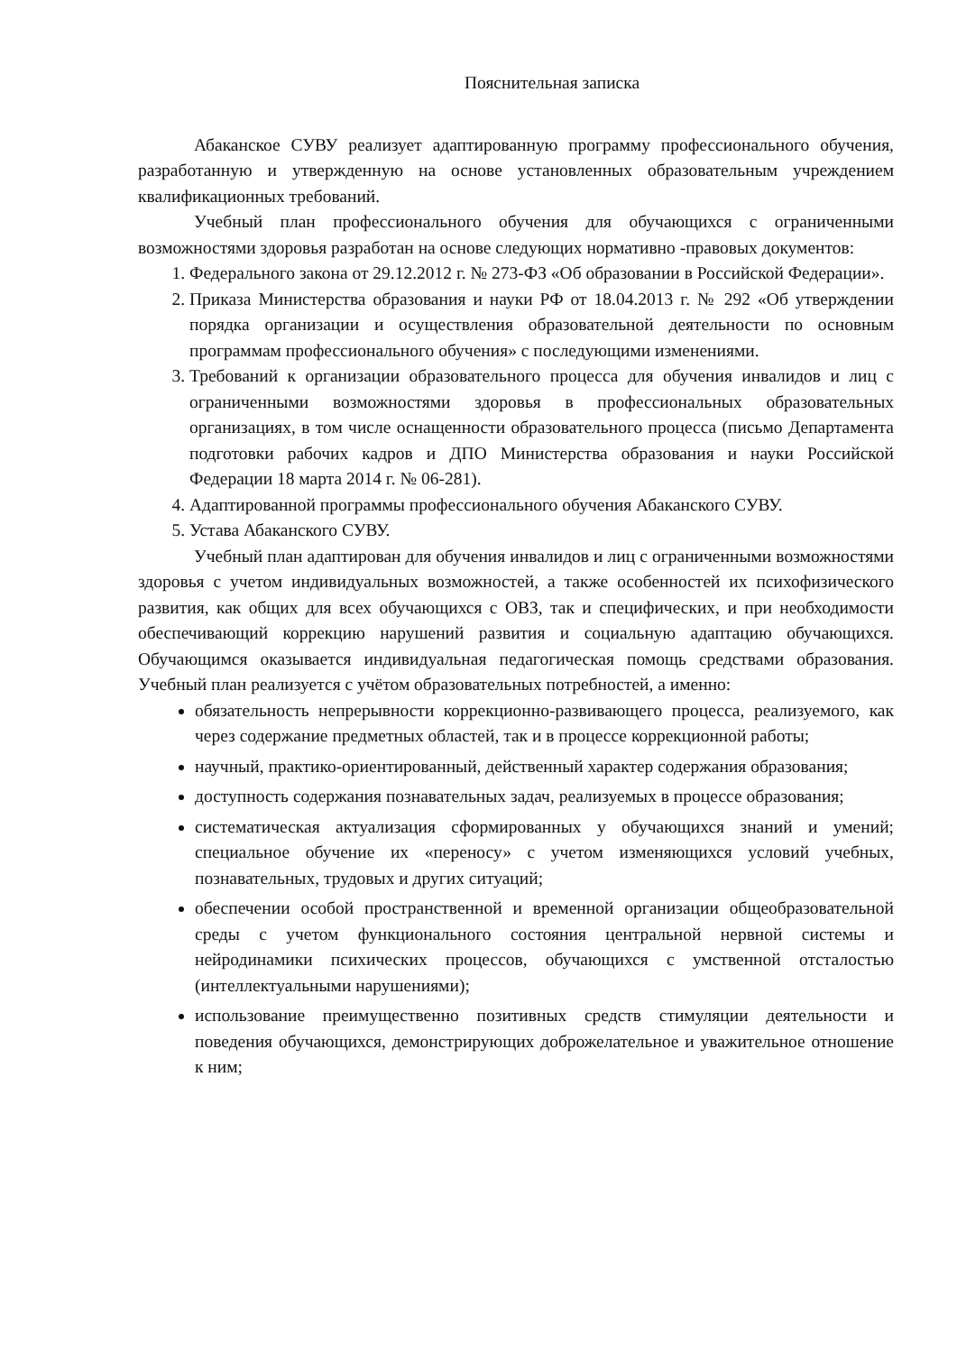Пояснительная записка
Абаканское СУВУ реализует адаптированную программу профессионального обучения, разработанную и утвержденную на основе установленных образовательным учреждением квалификационных требований.
Учебный план профессионального обучения для обучающихся с ограниченными возможностями здоровья разработан на основе следующих нормативно -правовых документов:
1. Федерального закона от 29.12.2012 г. № 273-ФЗ «Об образовании в Российской Федерации».
2. Приказа Министерства образования и науки РФ от 18.04.2013 г. № 292 «Об утверждении порядка организации и осуществления образовательной деятельности по основным программам профессионального обучения» с последующими изменениями.
3. Требований к организации образовательного процесса для обучения инвалидов и лиц с ограниченными возможностями здоровья в профессиональных образовательных организациях, в том числе оснащенности образовательного процесса (письмо Департамента подготовки рабочих кадров и ДПО Министерства образования и науки Российской Федерации 18 марта 2014 г. № 06-281).
4. Адаптированной программы профессионального обучения Абаканского СУВУ.
5. Устава Абаканского СУВУ.
Учебный план адаптирован для обучения инвалидов и лиц с ограниченными возможностями здоровья с учетом индивидуальных возможностей, а также особенностей их психофизического развития, как общих для всех обучающихся с ОВЗ, так и специфических, и при необходимости обеспечивающий коррекцию нарушений развития и социальную адаптацию обучающихся. Обучающимся оказывается индивидуальная педагогическая помощь средствами образования. Учебный план реализуется с учётом образовательных потребностей, а именно:
обязательность непрерывности коррекционно-развивающего процесса, реализуемого, как через содержание предметных областей, так и в процессе коррекционной работы;
научный, практико-ориентированный, действенный характер содержания образования;
доступность содержания познавательных задач, реализуемых в процессе образования;
систематическая актуализация сформированных у обучающихся знаний и умений; специальное обучение их «переносу» с учетом изменяющихся условий учебных, познавательных, трудовых и других ситуаций;
обеспечении особой пространственной и временной организации общеобразовательной среды с учетом функционального состояния центральной нервной системы и нейродинамики психических процессов, обучающихся с умственной отсталостью (интеллектуальными нарушениями);
использование преимущественно позитивных средств стимуляции деятельности и поведения обучающихся, демонстрирующих доброжелательное и уважительное отношение к ним;